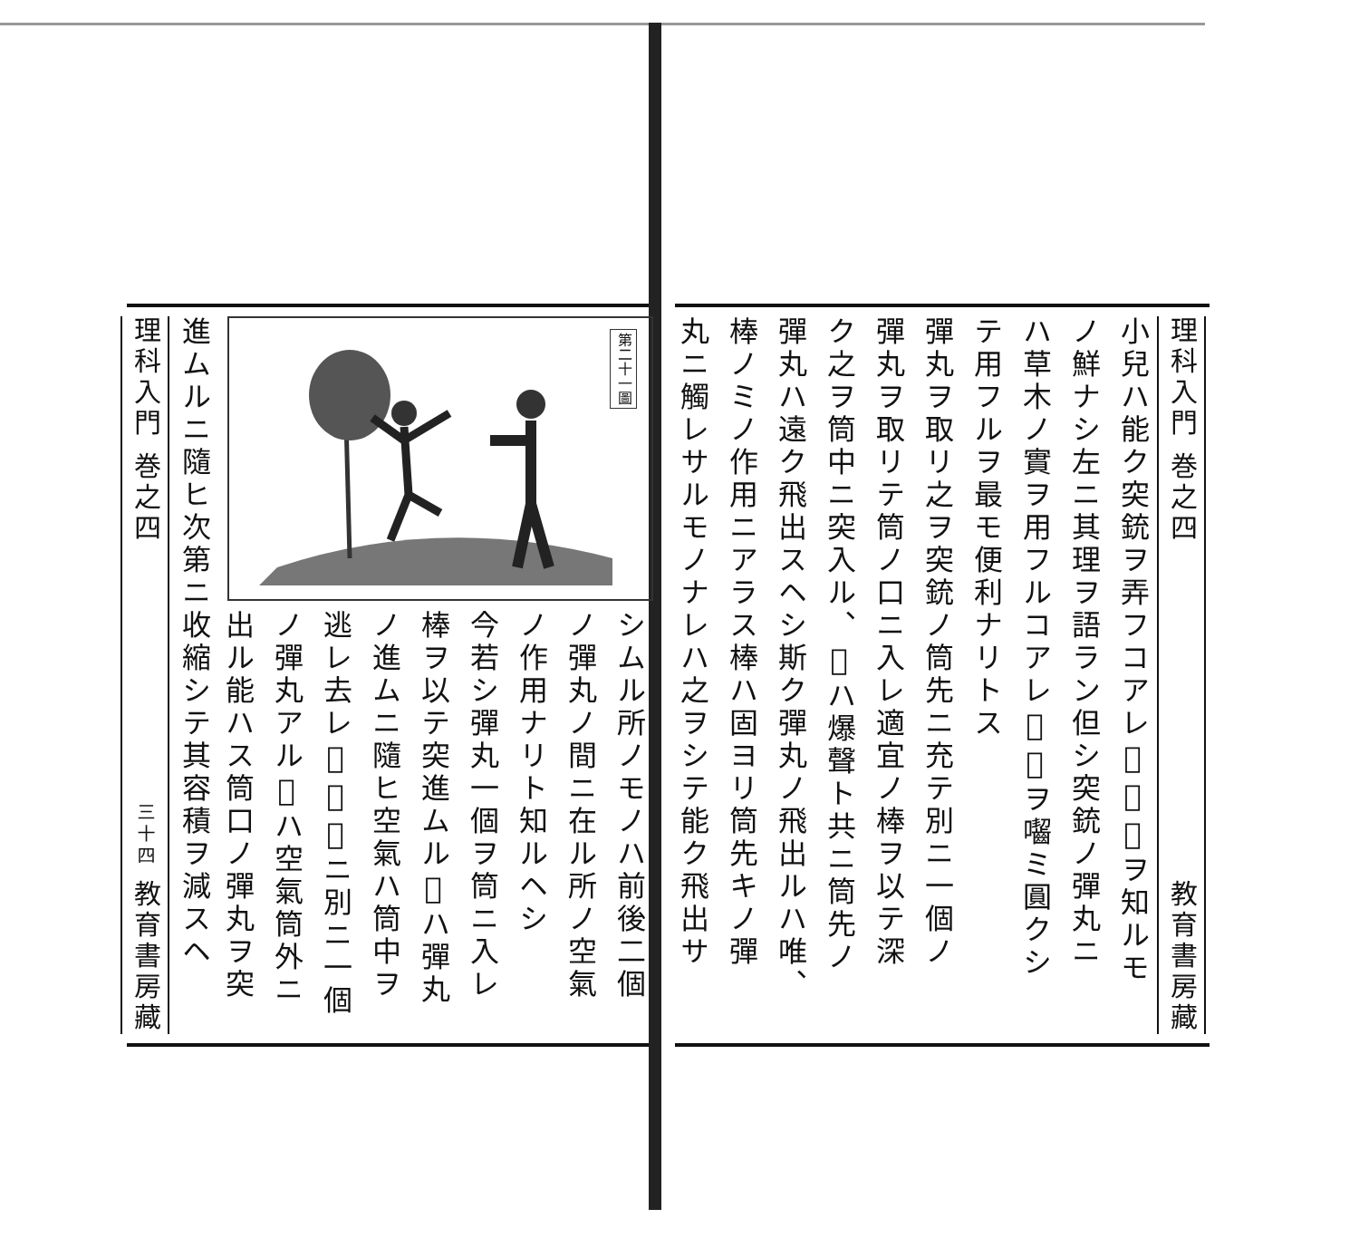理科入門 巻之四 教育書房藏
小兒ハ能ク突銃ヲ弄フコアレ𪜈其理ヲ知ルモ
ノ鮮ナシ左ニ其理ヲ語ラン但シ突銃ノ彈丸ニ
ハ草木ノ實ヲ用フルコアレ𪜈紙ヲ囓ミ圓クシ
テ用フルヲ最モ便利ナリトス
彈丸ヲ取リ之ヲ突銃ノ筒先ニ充テ別ニ一個ノ
彈丸ヲ取リテ筒ノ口ニ入レ適宜ノ棒ヲ以テ深
ク之ヲ筒中ニ突入ル、𪜈ハ爆聲ト共ニ筒先ノ
彈丸ハ遠ク飛出スヘシ斯ク彈丸ノ飛出ルハ唯、
棒ノミノ作用ニアラス棒ハ固ヨリ筒先キノ彈
丸ニ觸レサルモノナレハ之ヲシテ能ク飛出サ
第二十一圖
シムル所ノモノハ前後二個
ノ彈丸ノ間ニ在ル所ノ空氣
ノ作用ナリト知ルヘシ
今若シ彈丸一個ヲ筒ニ入レ
棒ヲ以テ突進ムル𪜈ハ彈丸
ノ進ムニ隨ヒ空氣ハ筒中ヲ
逃レ去レ𪜈筒先ニ別ニ一個
ノ彈丸アル𪜈ハ空氣筒外ニ
出ル能ハス筒口ノ彈丸ヲ突
進ムルニ隨ヒ次第ニ收縮シテ其容積ヲ減スヘ
理科入門 巻之四 三十四 教育書房藏